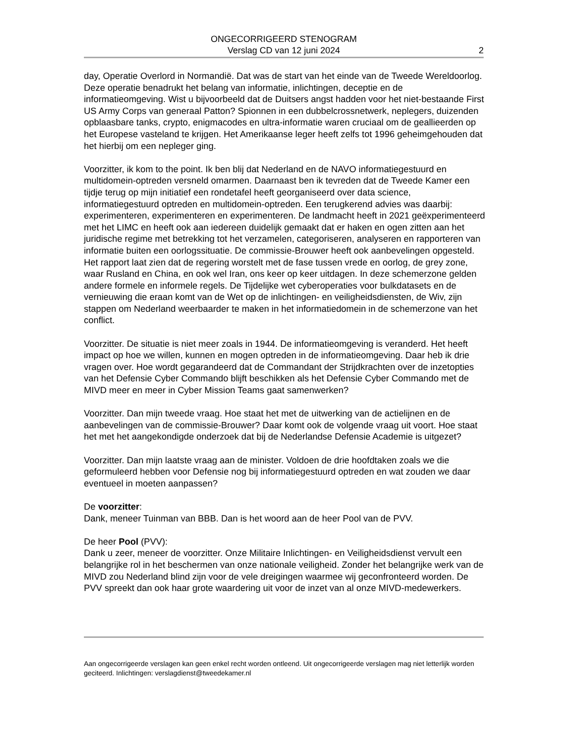ONGECORRIGEERD STENOGRAM
Verslag CD van 12 juni 2024
2
day, Operatie Overlord in Normandië. Dat was de start van het einde van de Tweede Wereldoorlog. Deze operatie benadrukt het belang van informatie, inlichtingen, deceptie en de informatieomgeving. Wist u bijvoorbeeld dat de Duitsers angst hadden voor het niet-bestaande First US Army Corps van generaal Patton? Spionnen in een dubbelcrossnetwerk, neplegers, duizenden opblaasbare tanks, crypto, enigmacodes en ultra-informatie waren cruciaal om de geallieerden op het Europese vasteland te krijgen. Het Amerikaanse leger heeft zelfs tot 1996 geheimgehouden dat het hierbij om een nepleger ging.
Voorzitter, ik kom to the point. Ik ben blij dat Nederland en de NAVO informatiegestuurd en multidomein-optreden versneld omarmen. Daarnaast ben ik tevreden dat de Tweede Kamer een tijdje terug op mijn initiatief een rondetafel heeft georganiseerd over data science, informatiegestuurd optreden en multidomein-optreden. Een terugkerend advies was daarbij: experimenteren, experimenteren en experimenteren. De landmacht heeft in 2021 geëxperimenteerd met het LIMC en heeft ook aan iedereen duidelijk gemaakt dat er haken en ogen zitten aan het juridische regime met betrekking tot het verzamelen, categoriseren, analyseren en rapporteren van informatie buiten een oorlogssituatie. De commissie-Brouwer heeft ook aanbevelingen opgesteld. Het rapport laat zien dat de regering worstelt met de fase tussen vrede en oorlog, de grey zone, waar Rusland en China, en ook wel Iran, ons keer op keer uitdagen. In deze schemerzone gelden andere formele en informele regels. De Tijdelijke wet cyberoperaties voor bulkdatasets en de vernieuwing die eraan komt van de Wet op de inlichtingen- en veiligheidsdiensten, de Wiv, zijn stappen om Nederland weerbaarder te maken in het informatiedomein in de schemerzone van het conflict.
Voorzitter. De situatie is niet meer zoals in 1944. De informatieomgeving is veranderd. Het heeft impact op hoe we willen, kunnen en mogen optreden in de informatieomgeving. Daar heb ik drie vragen over. Hoe wordt gegarandeerd dat de Commandant der Strijdkrachten over de inzetopties van het Defensie Cyber Commando blijft beschikken als het Defensie Cyber Commando met de MIVD meer en meer in Cyber Mission Teams gaat samenwerken?
Voorzitter. Dan mijn tweede vraag. Hoe staat het met de uitwerking van de actielijnen en de aanbevelingen van de commissie-Brouwer? Daar komt ook de volgende vraag uit voort. Hoe staat het met het aangekondigde onderzoek dat bij de Nederlandse Defensie Academie is uitgezet?
Voorzitter. Dan mijn laatste vraag aan de minister. Voldoen de drie hoofdtaken zoals we die geformuleerd hebben voor Defensie nog bij informatiegestuurd optreden en wat zouden we daar eventueel in moeten aanpassen?
De voorzitter:
Dank, meneer Tuinman van BBB. Dan is het woord aan de heer Pool van de PVV.
De heer Pool (PVV):
Dank u zeer, meneer de voorzitter. Onze Militaire Inlichtingen- en Veiligheidsdienst vervult een belangrijke rol in het beschermen van onze nationale veiligheid. Zonder het belangrijke werk van de MIVD zou Nederland blind zijn voor de vele dreigingen waarmee wij geconfronteerd worden. De PVV spreekt dan ook haar grote waardering uit voor de inzet van al onze MIVD-medewerkers.
Aan ongecorrigeerde verslagen kan geen enkel recht worden ontleend. Uit ongecorrigeerde verslagen mag niet letterlijk worden geciteerd. Inlichtingen: verslagdienst@tweedekamer.nl